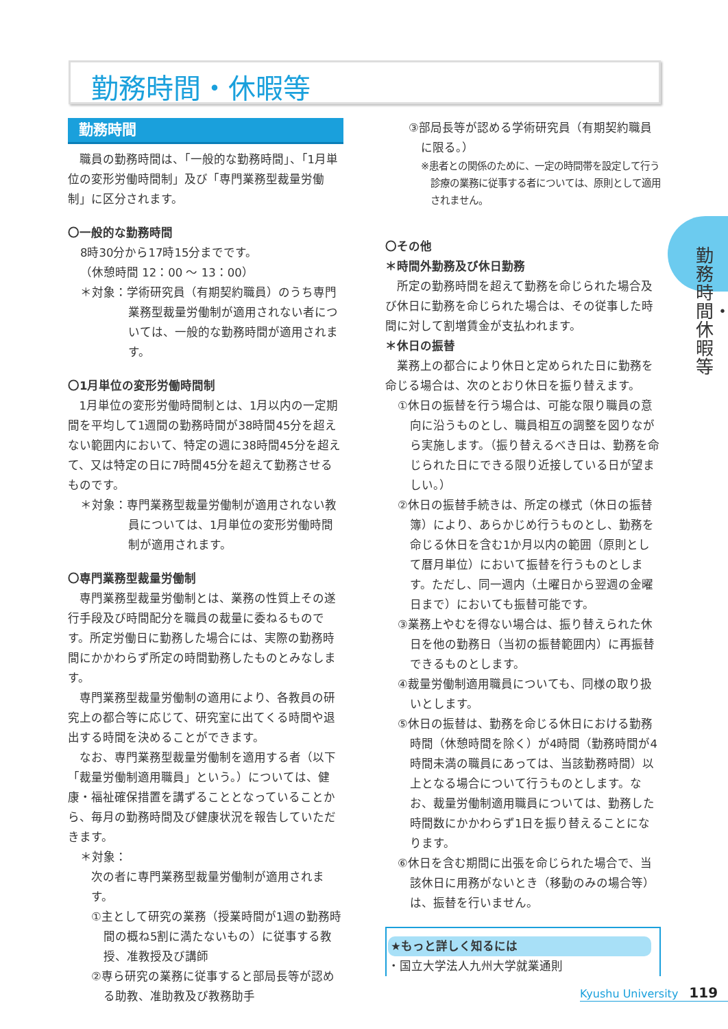勤務時間・休暇等
勤務時間・休暇等
勤務時間
職員の勤務時間は、「一般的な勤務時間」、「1月単位の変形労働時間制」及び「専門業務型裁量労働制」に区分されます。
〇一般的な勤務時間
8時30分から17時15分までです。
（休憩時間 12：00 ～ 13：00）
＊対象：学術研究員（有期契約職員）のうち専門業務型裁量労働制が適用されない者については、一般的な勤務時間が適用されます。
〇1月単位の変形労働時間制
1月単位の変形労働時間制とは、1月以内の一定期間を平均して1週間の勤務時間が38時間45分を超えない範囲内において、特定の週に38時間45分を超えて、又は特定の日に7時間45分を超えて勤務させるものです。
＊対象：専門業務型裁量労働制が適用されない教員については、1月単位の変形労働時間制が適用されます。
〇専門業務型裁量労働制
専門業務型裁量労働制とは、業務の性質上その遂行手段及び時間配分を職員の裁量に委ねるものです。所定労働日に勤務した場合には、実際の勤務時間にかかわらず所定の時間勤務したものとみなします。
専門業務型裁量労働制の適用により、各教員の研究上の都合等に応じて、研究室に出てくる時間や退出する時間を決めることができます。
なお、専門業務型裁量労働制を適用する者（以下「裁量労働制適用職員」という。）については、健康・福祉確保措置を講ずることとなっていることから、毎月の勤務時間及び健康状況を報告していただきます。
＊対象：
次の者に専門業務型裁量労働制が適用されます。
①主として研究の業務（授業時間が1週の勤務時間の概ね5割に満たないもの）に従事する教授、准教授及び講師
②専ら研究の業務に従事すると部局長等が認める助教、准助教及び教務助手
③部局長等が認める学術研究員（有期契約職員に限る。）
※患者との関係のために、一定の時間帯を設定して行う診療の業務に従事する者については、原則として適用されません。
〇その他
＊時間外勤務及び休日勤務
所定の勤務時間を超えて勤務を命じられた場合及び休日に勤務を命じられた場合は、その従事した時間に対して割増賃金が支払われます。
＊休日の振替
業務上の都合により休日と定められた日に勤務を命じる場合は、次のとおり休日を振り替えます。
①休日の振替を行う場合は、可能な限り職員の意向に沿うものとし、職員相互の調整を図りながら実施します。（振り替えるべき日は、勤務を命じられた日にできる限り近接している日が望ましい。）
②休日の振替手続きは、所定の様式（休日の振替簿）により、あらかじめ行うものとし、勤務を命じる休日を含む1か月以内の範囲（原則として暦月単位）において振替を行うものとします。ただし、同一週内（土曜日から翌週の金曜日まで）においても振替可能です。
③業務上やむを得ない場合は、振り替えられた休日を他の勤務日（当初の振替範囲内）に再振替できるものとします。
④裁量労働制適用職員についても、同様の取り扱いとします。
⑤休日の振替は、勤務を命じる休日における勤務時間（休憩時間を除く）が4時間（勤務時間が4時間未満の職員にあっては、当該勤務時間）以上となる場合について行うものとします。なお、裁量労働制適用職員については、勤務した時間数にかかわらず1日を振り替えることになります。
⑥休日を含む期間に出張を命じられた場合で、当該休日に用務がないとき（移動のみの場合等）は、振替を行いません。
★もっと詳しく知るには
・国立大学法人九州大学就業通則
Kyushu University 119